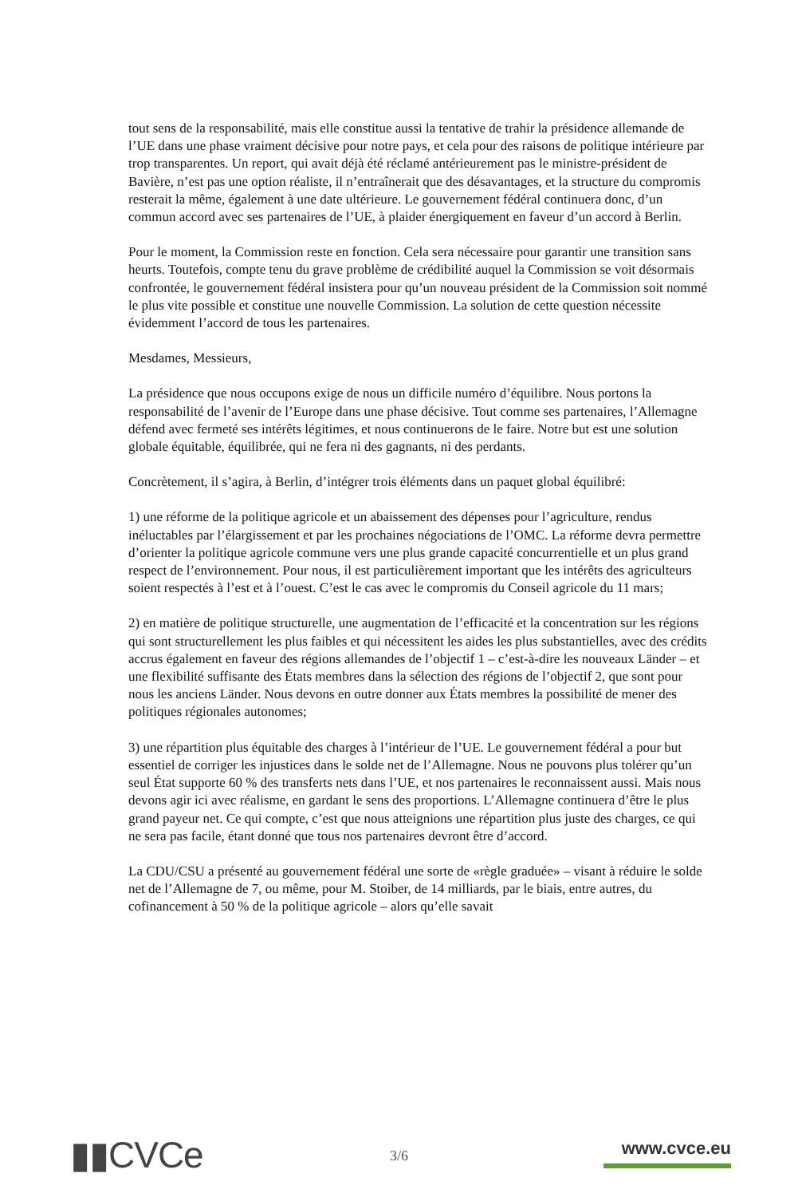tout sens de la responsabilité, mais elle constitue aussi la tentative de trahir la présidence allemande de l’UE dans une phase vraiment décisive pour notre pays, et cela pour des raisons de politique intérieure par trop transparentes. Un report, qui avait déjà été réclamé antérieurement pas le ministre-président de Bavière, n’est pas une option réaliste, il n’entraînerait que des désavantages, et la structure du compromis resterait la même, également à une date ultérieure. Le gouvernement fédéral continuera donc, d’un commun accord avec ses partenaires de l’UE, à plaider énergiquement en faveur d’un accord à Berlin.
Pour le moment, la Commission reste en fonction. Cela sera nécessaire pour garantir une transition sans heurts. Toutefois, compte tenu du grave problème de crédibilité auquel la Commission se voit désormais confrontée, le gouvernement fédéral insistera pour qu’un nouveau président de la Commission soit nommé le plus vite possible et constitue une nouvelle Commission. La solution de cette question nécessite évidemment l’accord de tous les partenaires.
Mesdames, Messieurs,
La présidence que nous occupons exige de nous un difficile numéro d’équilibre. Nous portons la responsabilité de l’avenir de l’Europe dans une phase décisive. Tout comme ses partenaires, l’Allemagne défend avec fermeté ses intérêts légitimes, et nous continuerons de le faire. Notre but est une solution globale équitable, équilibrée, qui ne fera ni des gagnants, ni des perdants.
Concrètement, il s’agira, à Berlin, d’intégrer trois éléments dans un paquet global équilibré:
1) une réforme de la politique agricole et un abaissement des dépenses pour l’agriculture, rendus inéluctables par l’élargissement et par les prochaines négociations de l’OMC. La réforme devra permettre d’orienter la politique agricole commune vers une plus grande capacité concurrentielle et un plus grand respect de l’environnement. Pour nous, il est particulièrement important que les intérêts des agriculteurs soient respectés à l’est et à l’ouest. C’est le cas avec le compromis du Conseil agricole du 11 mars;
2) en matière de politique structurelle, une augmentation de l’efficacité et la concentration sur les régions qui sont structurellement les plus faibles et qui nécessitent les aides les plus substantielles, avec des crédits accrus également en faveur des régions allemandes de l’objectif 1 – c’est-à-dire les nouveaux Länder – et une flexibilité suffisante des États membres dans la sélection des régions de l’objectif 2, que sont pour nous les anciens Länder. Nous devons en outre donner aux États membres la possibilité de mener des politiques régionales autonomes;
3) une répartition plus équitable des charges à l’intérieur de l’UE. Le gouvernement fédéral a pour but essentiel de corriger les injustices dans le solde net de l’Allemagne. Nous ne pouvons plus tolérer qu’un seul État supporte 60 % des transferts nets dans l’UE, et nos partenaires le reconnaissent aussi. Mais nous devons agir ici avec réalisme, en gardant le sens des proportions. L’Allemagne continuera d’être le plus grand payeur net. Ce qui compte, c’est que nous atteignions une répartition plus juste des charges, ce qui ne sera pas facile, étant donné que tous nos partenaires devront être d’accord.
La CDU/CSU a présenté au gouvernement fédéral une sorte de «règle graduée» – visant à réduire le solde net de l’Allemagne de 7, ou même, pour M. Stoiber, de 14 milliards, par le biais, entre autres, du cofinancement à 50 % de la politique agricole – alors qu’elle savait
▮▮CVCe
3/6 www.cvce.eu